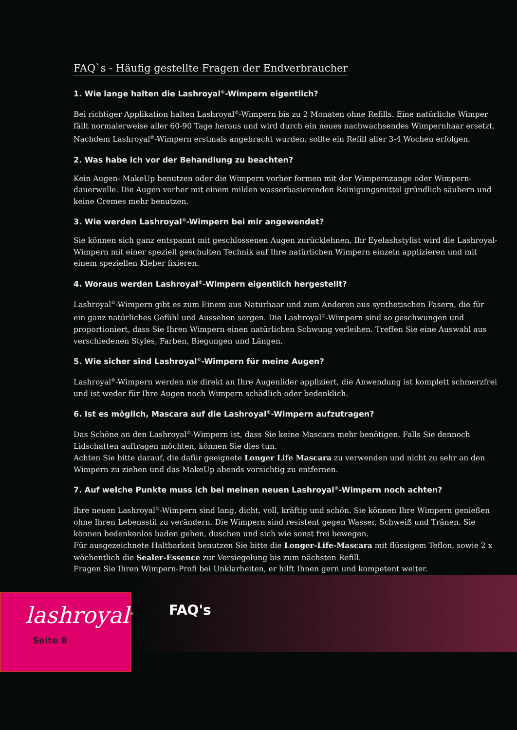FAQ`s - Häufig gestellte Fragen der Endverbraucher
1. Wie lange halten die Lashroyal<sup>©</sup>-Wimpern eigentlich?
Bei richtiger Applikation halten Lashroyal<sup>©</sup>-Wimpern bis zu 2 Monaten ohne Refills. Eine natürliche Wimper fällt normalerweise aller 60-90 Tage heraus und wird durch ein neues nachwachsendes Wimpernhaar ersetzt. Nachdem Lashroyal<sup>©</sup>-Wimpern erstmals angebracht wurden, sollte ein Refill aller 3-4 Wochen erfolgen.
2. Was habe ich vor der Behandlung zu beachten?
Kein Augen- MakeUp benutzen oder die Wimpern vorher formen mit der Wimpernzange oder Wimpern-dauerwelle. Die Augen vorher mit einem milden wasserbasierenden Reinigungsmittel gründlich säubern und keine Cremes mehr benutzen.
3. Wie werden Lashroyal<sup>©</sup>-Wimpern bei mir angewendet?
Sie können sich ganz entspannt mit geschlossenen Augen zurücklehnen, Ihr Eyelashstylist wird die Lashroyal-Wimpern mit einer speziell geschulten Technik auf Ihre natürlichen Wimpern einzeln applizieren und mit einem speziellen Kleber fixieren.
4. Woraus werden Lashroyal<sup>©</sup>-Wimpern eigentlich hergestellt?
Lashroyal<sup>©</sup>-Wimpern gibt es zum Einem aus Naturhaar und zum Anderen aus synthetischen Fasern, die für ein ganz natürliches Gefühl und Aussehen sorgen. Die Lashroyal<sup>©</sup>-Wimpern sind so geschwungen und proportioniert, dass Sie Ihren Wimpern einen natürlichen Schwung verleihen. Treffen Sie eine Auswahl aus verschiedenen Styles, Farben, Biegungen und Längen.
5. Wie sicher sind Lashroyal<sup>©</sup>-Wimpern für meine Augen?
Lashroyal<sup>©</sup>-Wimpern werden nie direkt an Ihre Augenlider appliziert, die Anwendung ist komplett schmerzfrei und ist weder für Ihre Augen noch Wimpern schädlich oder bedenklich.
6. Ist es möglich, Mascara auf die Lashroyal<sup>©</sup>-Wimpern aufzutragen?
Das Schöne an den Lashroyal<sup>©</sup>-Wimpern ist, dass Sie keine Mascara mehr benötigen. Falls Sie dennoch Lidschatten auftragen möchten, können Sie dies tun.
Achten Sie bitte darauf, die dafür geeignete Longer Life Mascara zu verwenden und nicht zu sehr an den Wimpern zu ziehen und das MakeUp abends vorsichtig zu entfernen.
7. Auf welche Punkte muss ich bei meinen neuen Lashroyal<sup>©</sup>-Wimpern noch achten?
Ihre neuen Lashroyal<sup>©</sup>-Wimpern sind lang, dicht, voll, kräftig und schön. Sie können Ihre Wimpern genießen ohne Ihren Lebensstil zu verändern. Die Wimpern sind resistent gegen Wasser, Schweiß und Tränen. Sie können bedenkenlos baden gehen, duschen und sich wie sonst frei bewegen.
Für ausgezeichnete Haltbarkeit benutzen Sie bitte die Longer-Life-Mascara mit flüssigem Teflon, sowie 2 x wöchentlich die Sealer-Essence zur Versiegelung bis zum nächsten Refill.
Fragen Sie Ihren Wimpern-Profi bei Unklarheiten, er hilft Ihnen gern und kompetent weiter.
FAQ's
lashroyal<sup>®</sup>
Seite 8